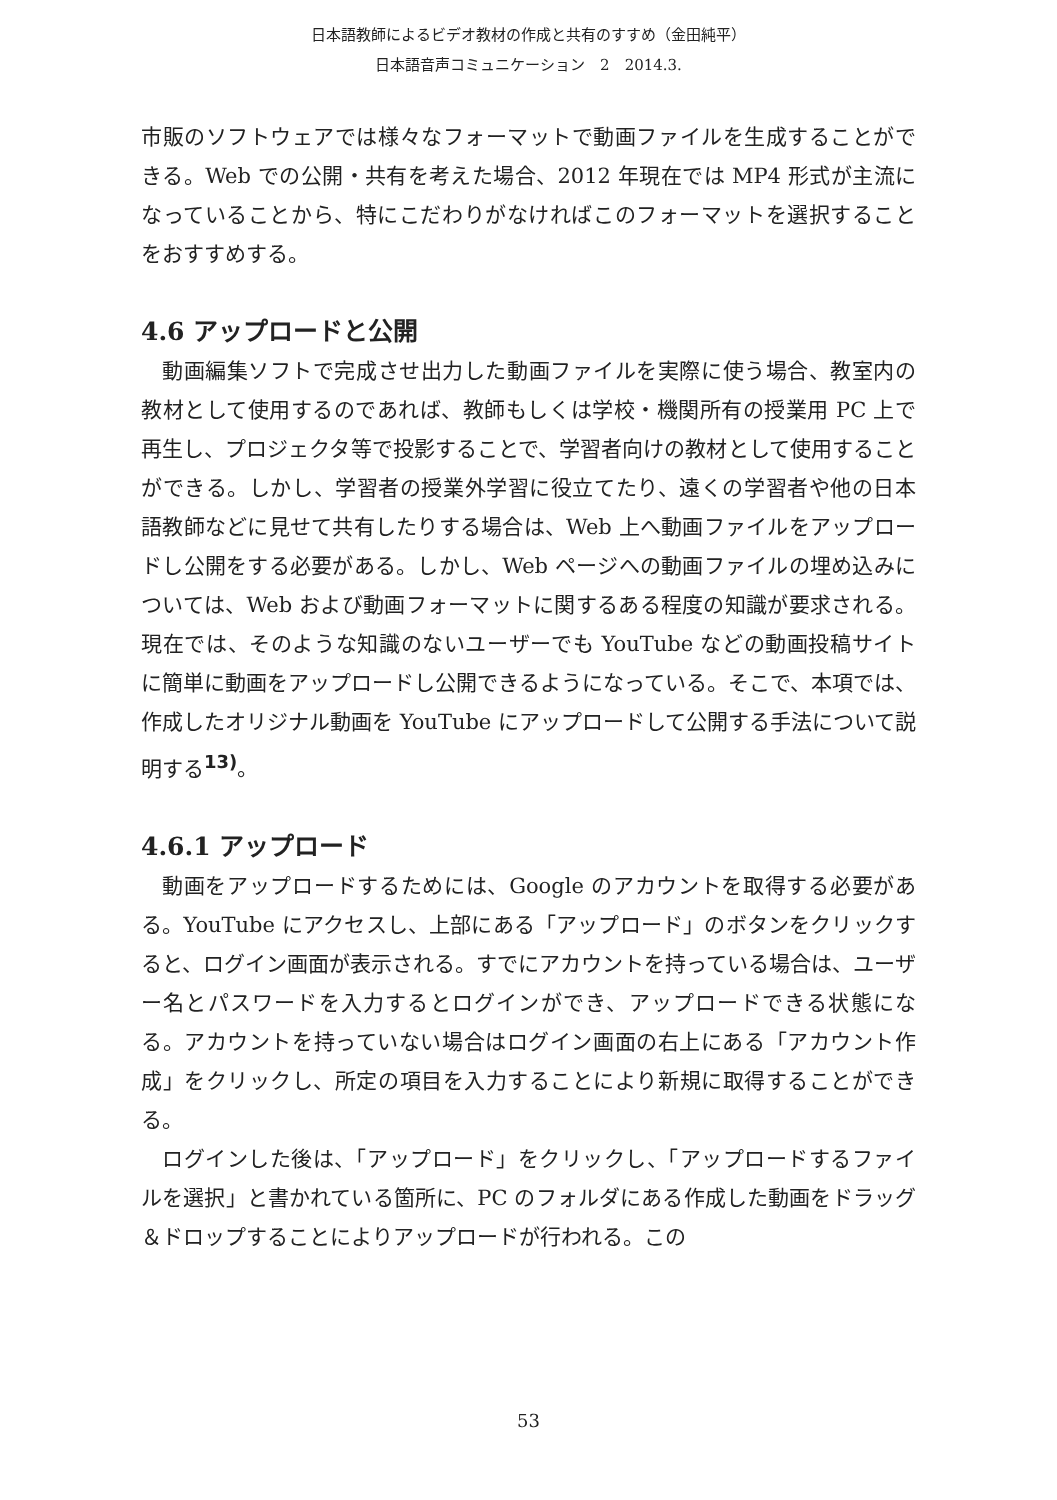日本語教師によるビデオ教材の作成と共有のすすめ（金田純平）
日本語音声コミュニケーション　2　2014.3.
市販のソフトウェアでは様々なフォーマットで動画ファイルを生成することができる。Web での公開・共有を考えた場合、2012 年現在では MP4 形式が主流になっていることから、特にこだわりがなければこのフォーマットを選択することをおすすめする。
4.6 アップロードと公開
動画編集ソフトで完成させ出力した動画ファイルを実際に使う場合、教室内の教材として使用するのであれば、教師もしくは学校・機関所有の授業用 PC 上で再生し、プロジェクタ等で投影することで、学習者向けの教材として使用することができる。しかし、学習者の授業外学習に役立てたり、遠くの学習者や他の日本語教師などに見せて共有したりする場合は、Web 上へ動画ファイルをアップロードし公開をする必要がある。しかし、Web ページへの動画ファイルの埋め込みについては、Web および動画フォーマットに関するある程度の知識が要求される。現在では、そのような知識のないユーザーでも YouTube などの動画投稿サイトに簡単に動画をアップロードし公開できるようになっている。そこで、本項では、作成したオリジナル動画を YouTube にアップロードして公開する手法について説明する<sup>13)</sup>。
4.6.1 アップロード
動画をアップロードするためには、Google のアカウントを取得する必要がある。YouTube にアクセスし、上部にある「アップロード」のボタンをクリックすると、ログイン画面が表示される。すでにアカウントを持っている場合は、ユーザー名とパスワードを入力するとログインができ、アップロードできる状態になる。アカウントを持っていない場合はログイン画面の右上にある「アカウント作成」をクリックし、所定の項目を入力することにより新規に取得することができる。
ログインした後は、「アップロード」をクリックし、「アップロードするファイルを選択」と書かれている箇所に、PC のフォルダにある作成した動画をドラッグ＆ドロップすることによりアップロードが行われる。この
53